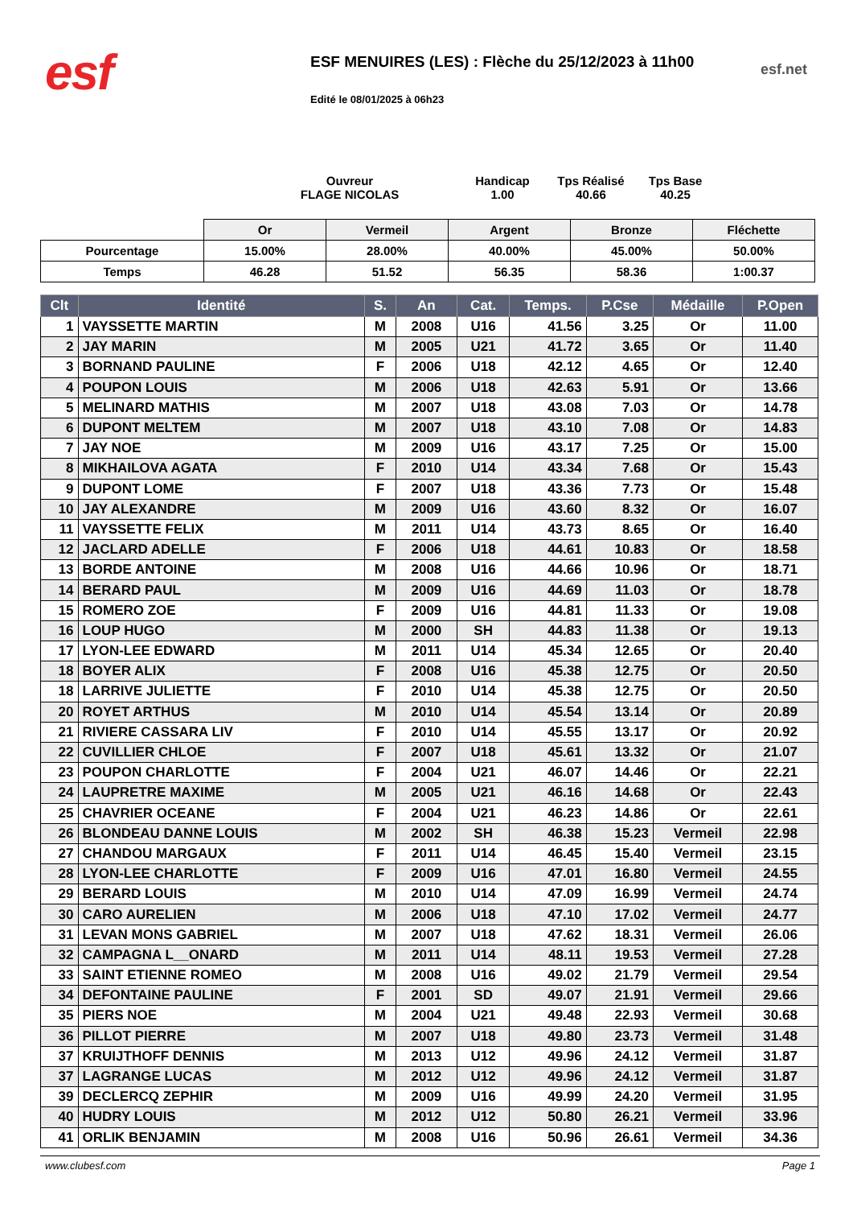esf
ESF MENUIRES (LES) : Flèche du 25/12/2023 à 11h00
Edité le 08/01/2025 à 06h23
esf.net
Ouvreur
FLAGE NICOLAS
Handicap
1.00
Tps Réalisé
40.66
Tps Base
40.25
| | Or | Vermeil | Argent | Bronze | Fléchette |
| Pourcentage | 15.00% | 28.00% | 40.00% | 45.00% | 50.00% |
| Temps | 46.28 | 51.52 | 56.35 | 58.36 | 1:00.37 |
| Clt | Identité | S. | An | Cat. | Temps. | P.Cse | Médaille | P.Open |
| --- | --- | --- | --- | --- | --- | --- | --- | --- |
| 1 | VAYSSETTE MARTIN | M | 2008 | U16 | 41.56 | 3.25 | Or | 11.00 |
| 2 | JAY MARIN | M | 2005 | U21 | 41.72 | 3.65 | Or | 11.40 |
| 3 | BORNAND PAULINE | F | 2006 | U18 | 42.12 | 4.65 | Or | 12.40 |
| 4 | POUPON LOUIS | M | 2006 | U18 | 42.63 | 5.91 | Or | 13.66 |
| 5 | MELINARD MATHIS | M | 2007 | U18 | 43.08 | 7.03 | Or | 14.78 |
| 6 | DUPONT MELTEM | M | 2007 | U18 | 43.10 | 7.08 | Or | 14.83 |
| 7 | JAY NOE | M | 2009 | U16 | 43.17 | 7.25 | Or | 15.00 |
| 8 | MIKHAILOVA AGATA | F | 2010 | U14 | 43.34 | 7.68 | Or | 15.43 |
| 9 | DUPONT LOME | F | 2007 | U18 | 43.36 | 7.73 | Or | 15.48 |
| 10 | JAY ALEXANDRE | M | 2009 | U16 | 43.60 | 8.32 | Or | 16.07 |
| 11 | VAYSSETTE FELIX | M | 2011 | U14 | 43.73 | 8.65 | Or | 16.40 |
| 12 | JACLARD ADELLE | F | 2006 | U18 | 44.61 | 10.83 | Or | 18.58 |
| 13 | BORDE ANTOINE | M | 2008 | U16 | 44.66 | 10.96 | Or | 18.71 |
| 14 | BERARD PAUL | M | 2009 | U16 | 44.69 | 11.03 | Or | 18.78 |
| 15 | ROMERO ZOE | F | 2009 | U16 | 44.81 | 11.33 | Or | 19.08 |
| 16 | LOUP HUGO | M | 2000 | SH | 44.83 | 11.38 | Or | 19.13 |
| 17 | LYON-LEE EDWARD | M | 2011 | U14 | 45.34 | 12.65 | Or | 20.40 |
| 18 | BOYER ALIX | F | 2008 | U16 | 45.38 | 12.75 | Or | 20.50 |
| 18 | LARRIVE JULIETTE | F | 2010 | U14 | 45.38 | 12.75 | Or | 20.50 |
| 20 | ROYET ARTHUS | M | 2010 | U14 | 45.54 | 13.14 | Or | 20.89 |
| 21 | RIVIERE CASSARA LIV | F | 2010 | U14 | 45.55 | 13.17 | Or | 20.92 |
| 22 | CUVILLIER CHLOE | F | 2007 | U18 | 45.61 | 13.32 | Or | 21.07 |
| 23 | POUPON CHARLOTTE | F | 2004 | U21 | 46.07 | 14.46 | Or | 22.21 |
| 24 | LAUPRETRE MAXIME | M | 2005 | U21 | 46.16 | 14.68 | Or | 22.43 |
| 25 | CHAVRIER OCEANE | F | 2004 | U21 | 46.23 | 14.86 | Or | 22.61 |
| 26 | BLONDEAU DANNE LOUIS | M | 2002 | SH | 46.38 | 15.23 | Vermeil | 22.98 |
| 27 | CHANDOU MARGAUX | F | 2011 | U14 | 46.45 | 15.40 | Vermeil | 23.15 |
| 28 | LYON-LEE CHARLOTTE | F | 2009 | U16 | 47.01 | 16.80 | Vermeil | 24.55 |
| 29 | BERARD LOUIS | M | 2010 | U14 | 47.09 | 16.99 | Vermeil | 24.74 |
| 30 | CARO AURELIEN | M | 2006 | U18 | 47.10 | 17.02 | Vermeil | 24.77 |
| 31 | LEVAN MONS GABRIEL | M | 2007 | U18 | 47.62 | 18.31 | Vermeil | 26.06 |
| 32 | CAMPAGNA L__ONARD | M | 2011 | U14 | 48.11 | 19.53 | Vermeil | 27.28 |
| 33 | SAINT ETIENNE ROMEO | M | 2008 | U16 | 49.02 | 21.79 | Vermeil | 29.54 |
| 34 | DEFONTAINE PAULINE | F | 2001 | SD | 49.07 | 21.91 | Vermeil | 29.66 |
| 35 | PIERS NOE | M | 2004 | U21 | 49.48 | 22.93 | Vermeil | 30.68 |
| 36 | PILLOT PIERRE | M | 2007 | U18 | 49.80 | 23.73 | Vermeil | 31.48 |
| 37 | KRUIJTHOFF DENNIS | M | 2013 | U12 | 49.96 | 24.12 | Vermeil | 31.87 |
| 37 | LAGRANGE LUCAS | M | 2012 | U12 | 49.96 | 24.12 | Vermeil | 31.87 |
| 39 | DECLERCQ ZEPHIR | M | 2009 | U16 | 49.99 | 24.20 | Vermeil | 31.95 |
| 40 | HUDRY LOUIS | M | 2012 | U12 | 50.80 | 26.21 | Vermeil | 33.96 |
| 41 | ORLIK BENJAMIN | M | 2008 | U16 | 50.96 | 26.61 | Vermeil | 34.36 |
www.clubesf.com Page 1